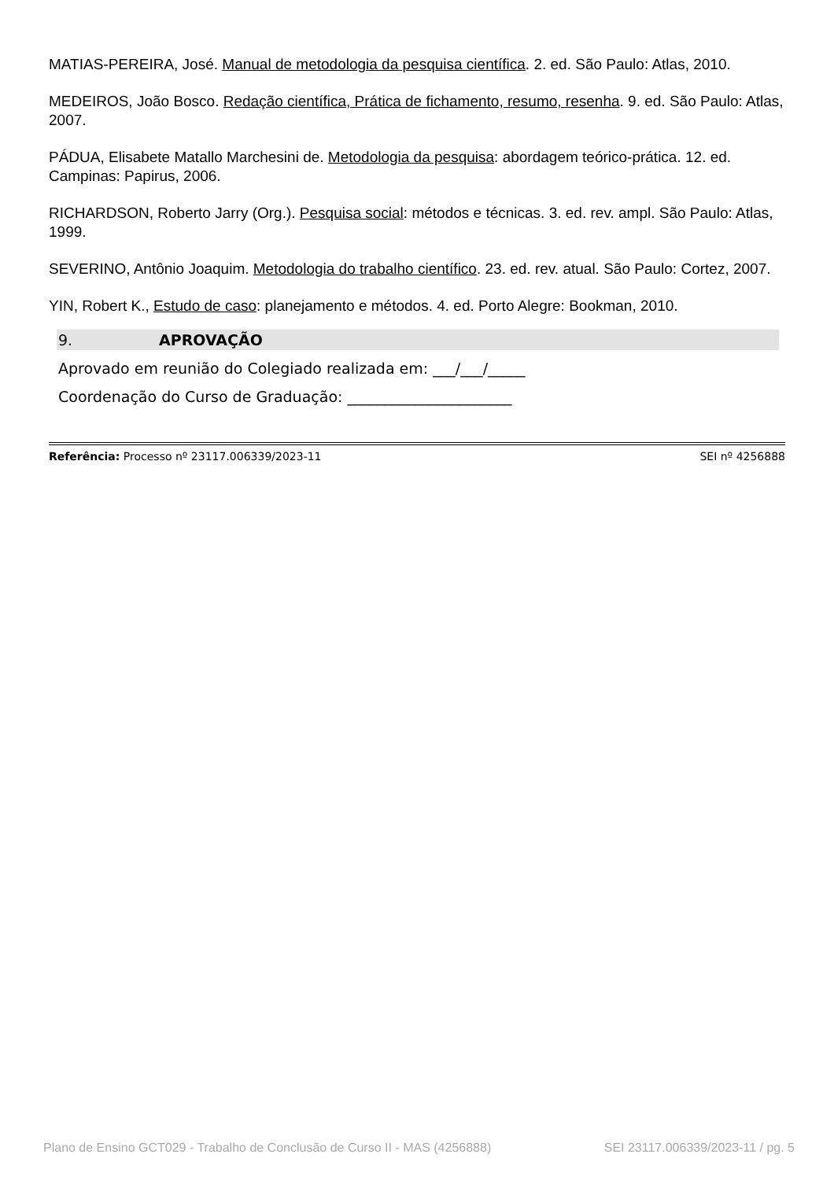MATIAS-PEREIRA, José. Manual de metodologia da pesquisa científica. 2. ed. São Paulo: Atlas, 2010.
MEDEIROS, João Bosco. Redação científica, Prática de fichamento, resumo, resenha. 9. ed. São Paulo: Atlas, 2007.
PÁDUA, Elisabete Matallo Marchesini de. Metodologia da pesquisa: abordagem teórico-prática. 12. ed. Campinas: Papirus, 2006.
RICHARDSON, Roberto Jarry (Org.). Pesquisa social: métodos e técnicas. 3. ed. rev. ampl. São Paulo: Atlas, 1999.
SEVERINO, Antônio Joaquim. Metodologia do trabalho científico. 23. ed. rev. atual. São Paulo: Cortez, 2007.
YIN, Robert K., Estudo de caso: planejamento e métodos. 4. ed. Porto Alegre: Bookman, 2010.
9. APROVAÇÃO
Aprovado em reunião do Colegiado realizada em: ___/___/_____
Coordenação do Curso de Graduação: ______________________
Referência: Processo nº 23117.006339/2023-11 SEI nº 4256888
Plano de Ensino GCT029 - Trabalho de Conclusão de Curso II - MAS (4256888) SEI 23117.006339/2023-11 / pg. 5